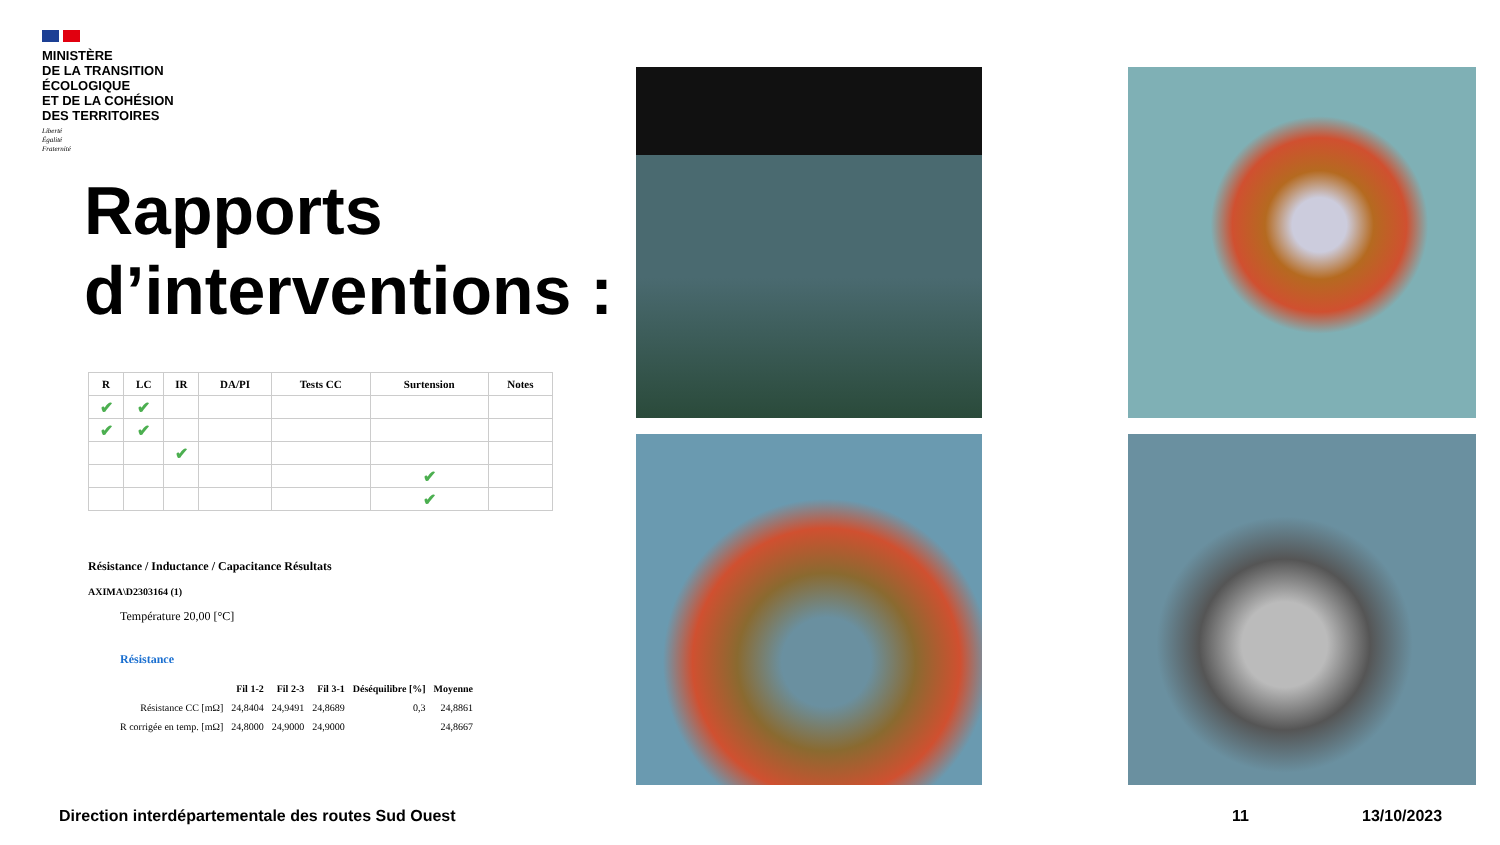MINISTÈRE
DE LA TRANSITION
ÉCOLOGIQUE
ET DE LA COHÉSION
DES TERRITOIRES
Liberté
Égalité
Fraternité
Rapports
d’interventions :
| R | LC | IR | DA/PI | Tests CC | Surtension | Notes |
| --- | --- | --- | --- | --- | --- | --- |
| ✔ | ✔ | | | | | |
| ✔ | ✔ | | | | | |
| | | ✔ | | | | |
| | | | | | ✔ | |
| | | | | | ✔ | |
Résistance / Inductance / Capacitance Résultats
AXIMA\D2303164 (1)
Température 20,00 [°C]
Résistance
| | Fil 1-2 | Fil 2-3 | Fil 3-1 | Déséquilibre [%] | Moyenne |
| Résistance CC [mΩ] | 24,8404 | 24,9491 | 24,8689 | 0,3 | 24,8861 |
| R corrigée en temp. [mΩ] | 24,8000 | 24,9000 | 24,9000 | | 24,8667 |
Direction interdépartementale des routes Sud Ouest
11 13/10/2023